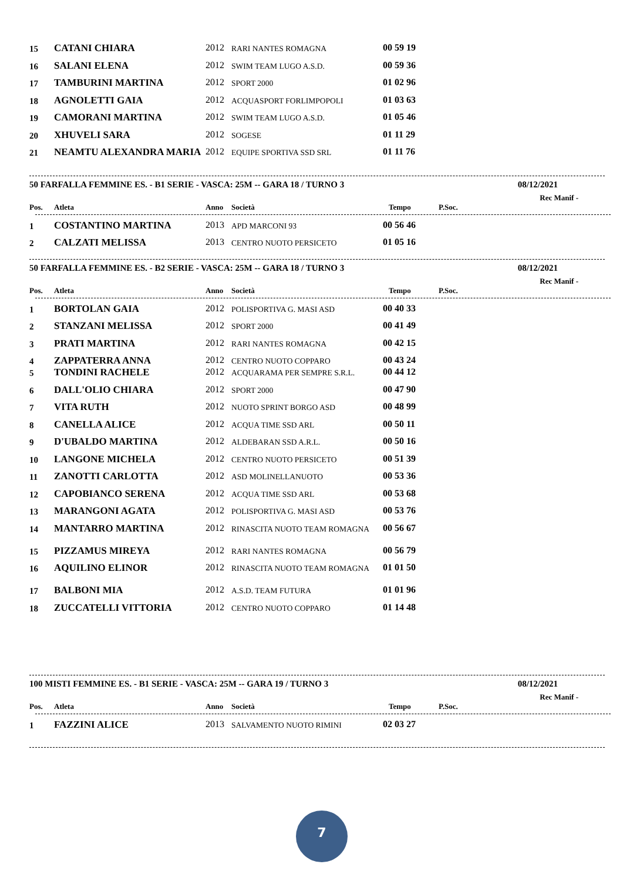| 15 | CATANI CHIARA | 2012 | RARI NANTES ROMAGNA | 00 59 19 |
| 16 | SALANI ELENA | 2012 | SWIM TEAM LUGO A.S.D. | 00 59 36 |
| 17 | TAMBURINI MARTINA | 2012 | SPORT 2000 | 01 02 96 |
| 18 | AGNOLETTI GAIA | 2012 | ACQUASPORT FORLIMPOPOLI | 01 03 63 |
| 19 | CAMORANI MARTINA | 2012 | SWIM TEAM LUGO A.S.D. | 01 05 46 |
| 20 | XHUVELI SARA | 2012 | SOGESE | 01 11 29 |
| 21 | NEAMTU ALEXANDRA MARIA | 2012 | EQUIPE SPORTIVA SSD SRL | 01 11 76 |
50 FARFALLA FEMMINE ES. - B1 SERIE - VASCA: 25M -- GARA 18 / TURNO 3 08/12/2021
Rec Manif -
| Pos. | Atleta | Anno | Società | Tempo | P.Soc. |
| --- | --- | --- | --- | --- | --- |
| 1 | COSTANTINO MARTINA | 2013 | APD MARCONI 93 | 00 56 46 |
| 2 | CALZATI MELISSA | 2013 | CENTRO NUOTO PERSICETO | 01 05 16 |
50 FARFALLA FEMMINE ES. - B2 SERIE - VASCA: 25M -- GARA 18 / TURNO 3 08/12/2021
Rec Manif -
| Pos. | Atleta | Anno | Società | Tempo | P.Soc. |
| --- | --- | --- | --- | --- | --- |
| 1 | BORTOLAN GAIA | 2012 | POLISPORTIVA G. MASI ASD | 00 40 33 |
| 2 | STANZANI MELISSA | 2012 | SPORT 2000 | 00 41 49 |
| 3 | PRATI MARTINA | 2012 | RARI NANTES ROMAGNA | 00 42 15 |
| 4 | ZAPPATERRA ANNA | 2012 | CENTRO NUOTO COPPARO | 00 43 24 |
| 5 | TONDINI RACHELE | 2012 | ACQUARAMA PER SEMPRE S.R.L. | 00 44 12 |
| 6 | DALL'OLIO CHIARA | 2012 | SPORT 2000 | 00 47 90 |
| 7 | VITA RUTH | 2012 | NUOTO SPRINT BORGO ASD | 00 48 99 |
| 8 | CANELLA ALICE | 2012 | ACQUA TIME SSD ARL | 00 50 11 |
| 9 | D'UBALDO MARTINA | 2012 | ALDEBARAN SSD A.R.L. | 00 50 16 |
| 10 | LANGONE MICHELA | 2012 | CENTRO NUOTO PERSICETO | 00 51 39 |
| 11 | ZANOTTI CARLOTTA | 2012 | ASD MOLINELLANUOTO | 00 53 36 |
| 12 | CAPOBIANCO SERENA | 2012 | ACQUA TIME SSD ARL | 00 53 68 |
| 13 | MARANGONI AGATA | 2012 | POLISPORTIVA G. MASI ASD | 00 53 76 |
| 14 | MANTARRO MARTINA | 2012 | RINASCITA NUOTO TEAM ROMAGNA | 00 56 67 |
| 15 | PIZZAMUS MIREYA | 2012 | RARI NANTES ROMAGNA | 00 56 79 |
| 16 | AQUILINO ELINOR | 2012 | RINASCITA NUOTO TEAM ROMAGNA | 01 01 50 |
| 17 | BALBONI MIA | 2012 | A.S.D. TEAM FUTURA | 01 01 96 |
| 18 | ZUCCATELLI VITTORIA | 2012 | CENTRO NUOTO COPPARO | 01 14 48 |
100 MISTI FEMMINE ES. - B1 SERIE - VASCA: 25M -- GARA 19 / TURNO 3 08/12/2021
Rec Manif -
| Pos. | Atleta | Anno | Società | Tempo | P.Soc. |
| --- | --- | --- | --- | --- | --- |
| 1 | FAZZINI ALICE | 2013 | SALVAMENTO NUOTO RIMINI | 02 03 27 |
7